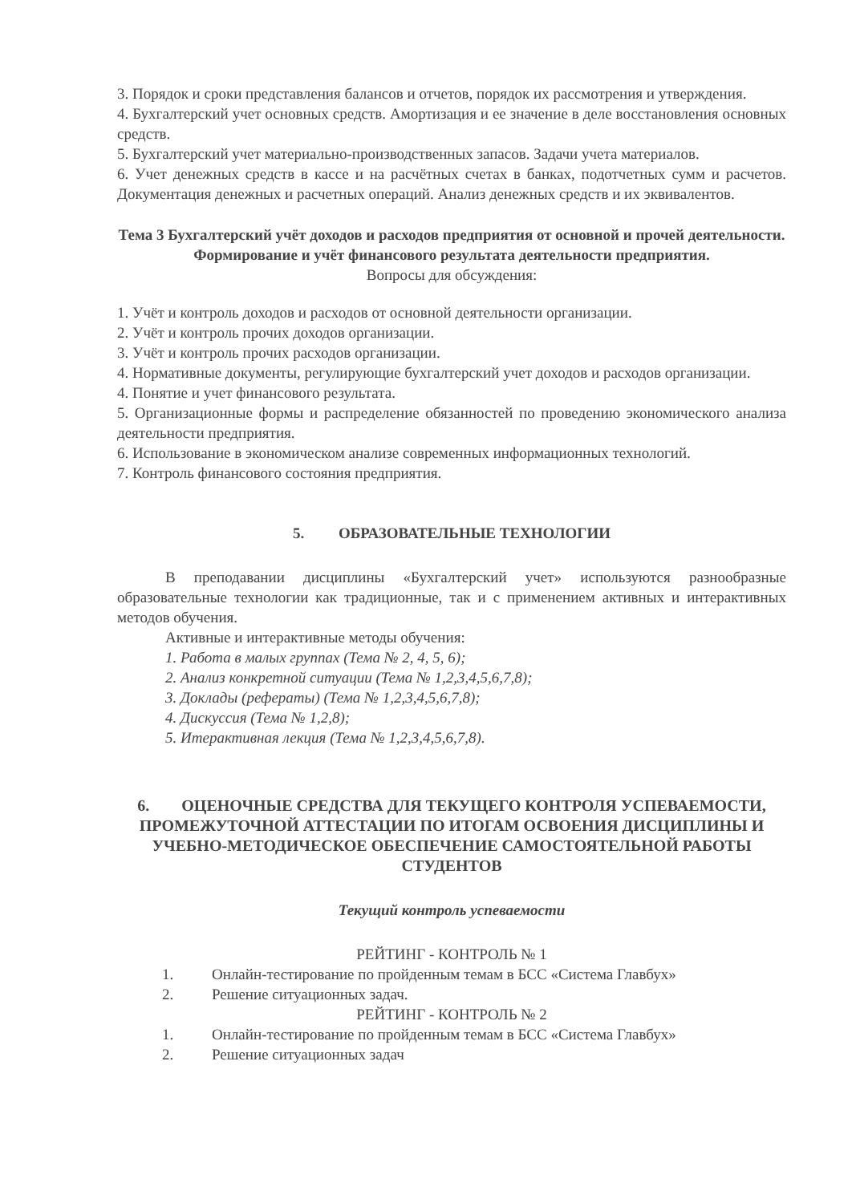3. Порядок и сроки представления балансов и отчетов, порядок их рассмотрения и утверждения.
4. Бухгалтерский учет основных средств. Амортизация и ее значение в деле восстановления основных средств.
5. Бухгалтерский учет материально-производственных запасов. Задачи учета материалов.
6. Учет денежных средств в кассе и на расчётных счетах в банках, подотчетных сумм и расчетов. Документация денежных и расчетных операций. Анализ денежных средств и их эквивалентов.
Тема 3 Бухгалтерский учёт доходов и расходов предприятия от основной и прочей деятельности. Формирование и учёт финансового результата деятельности предприятия.
Вопросы для обсуждения:
1. Учёт и контроль доходов и расходов от основной деятельности организации.
2. Учёт и контроль прочих доходов организации.
3. Учёт и контроль прочих расходов организации.
4. Нормативные документы, регулирующие бухгалтерский учет доходов и расходов организации.
4. Понятие и учет финансового результата.
5. Организационные формы и распределение обязанностей по проведению экономического анализа деятельности предприятия.
6. Использование в экономическом анализе современных информационных технологий.
7. Контроль финансового состояния предприятия.
5. ОБРАЗОВАТЕЛЬНЫЕ ТЕХНОЛОГИИ
В преподавании дисциплины «Бухгалтерский учет» используются разнообразные образовательные технологии как традиционные, так и с применением активных и интерактивных методов обучения.
Активные и интерактивные методы обучения:
1. Работа в малых группах (Тема № 2, 4, 5, 6);
2. Анализ конкретной ситуации (Тема № 1,2,3,4,5,6,7,8);
3. Доклады (рефераты) (Тема № 1,2,3,4,5,6,7,8);
4. Дискуссия (Тема № 1,2,8);
5. Итерактивная лекция (Тема № 1,2,3,4,5,6,7,8).
6. ОЦЕНОЧНЫЕ СРЕДСТВА ДЛЯ ТЕКУЩЕГО КОНТРОЛЯ УСПЕВАЕМОСТИ, ПРОМЕЖУТОЧНОЙ АТТЕСТАЦИИ ПО ИТОГАМ ОСВОЕНИЯ ДИСЦИПЛИНЫ И УЧЕБНО-МЕТОДИЧЕСКОЕ ОБЕСПЕЧЕНИЕ САМОСТОЯТЕЛЬНОЙ РАБОТЫ СТУДЕНТОВ
Текущий контроль успеваемости
РЕЙТИНГ - КОНТРОЛЬ № 1
1. Онлайн-тестирование по пройденным темам в БСС «Система Главбух»
2. Решение ситуационных задач.
РЕЙТИНГ - КОНТРОЛЬ № 2
1. Онлайн-тестирование по пройденным темам в БСС «Система Главбух»
2. Решение ситуационных задач